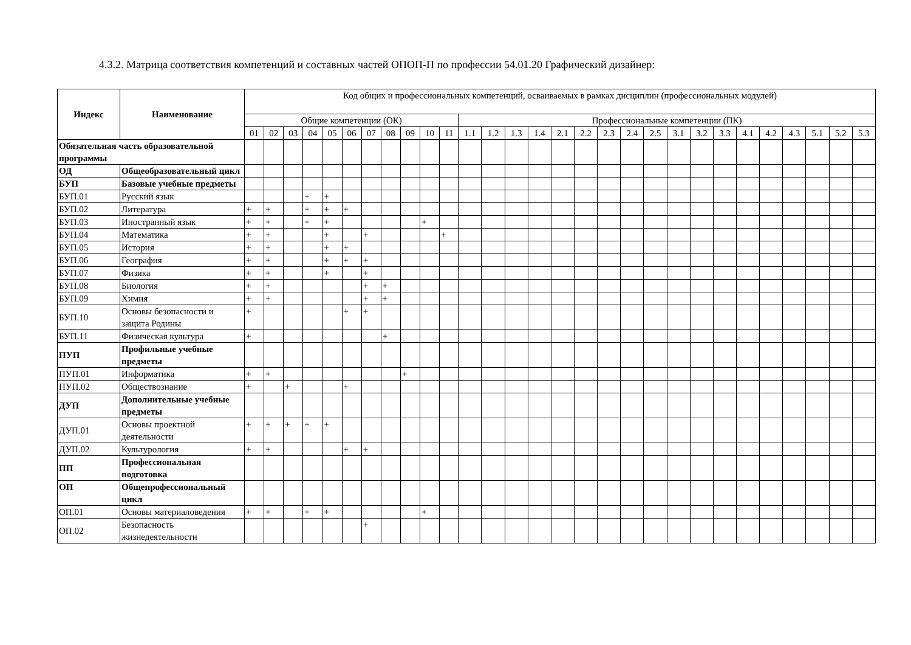4.3.2. Матрица соответствия компетенций и составных частей ОПОП-П по профессии 54.01.20 Графический дизайнер:
| Индекс | Наименование | Код общих и профессиональных компетенций, осваиваемых в рамках дисциплин (профессиональных модулей) | | | | | | | | | | | | | | | | | | | | | | | | | | | | |
| --- | --- | --- | --- | --- | --- | --- | --- | --- | --- | --- | --- | --- | --- | --- | --- | --- | --- | --- | --- | --- | --- | --- | --- | --- | --- | --- | --- | --- | --- | --- |
| | | Общие компетенции (ОК) | | | | | | | | | | | Профессиональные компетенции (ПК) | | | | | | | | | | | | | | | | | |
| | | 01 | 02 | 03 | 04 | 05 | 06 | 07 | 08 | 09 | 10 | 11 | 1.1 | 1.2 | 1.3 | 1.4 | 2.1 | 2.2 | 2.3 | 2.4 | 2.5 | 3.1 | 3.2 | 3.3 | 4.1 | 4.2 | 4.3 | 5.1 | 5.2 | 5.3 |
| Обязательная часть образовательной программы | | | | | | | | | | | | | | | | | | | | | | | | | | | | | | |
| ОД | Общеобразовательный цикл | | | | | | | | | | | | | | | | | | | | | | | | | | | | | |
| БУП | Базовые учебные предметы | | | | | | | | | | | | | | | | | | | | | | | | | | | | | |
| БУП.01 | Русский язык | | | | + | + | | | | | | | | | | | | | | | | | | | | | | | | |
| БУП.02 | Литература | + | + | | + | + | + | | | | | | | | | | | | | | | | | | | | | | | |
| БУП.03 | Иностранный язык | + | + | | + | + | | | | | + | | | | | | | | | | | | | | | | | | | |
| БУП.04 | Математика | + | + | | | + | | + | | | | + | | | | | | | | | | | | | | | | | | |
| БУП.05 | История | + | + | | | + | + | | | | | | | | | | | | | | | | | | | | | | | |
| БУП.06 | География | + | + | | | + | + | + | | | | | | | | | | | | | | | | | | | | | | |
| БУП.07 | Физика | + | + | | | + | | + | | | | | | | | | | | | | | | | | | | | | | |
| БУП.08 | Биология | + | + | | | | | + | + | | | | | | | | | | | | | | | | | | | | | |
| БУП.09 | Химия | + | + | | | | | + | + | | | | | | | | | | | | | | | | | | | | | |
| БУП.10 | Основы безопасности и защита Родины | + | | | | | + | + | | | | | | | | | | | | | | | | | | | | | | |
| БУП.11 | Физическая культура | + | | | | | | | + | | | | | | | | | | | | | | | | | | | | | |
| ПУП | Профильные учебные предметы | | | | | | | | | | | | | | | | | | | | | | | | | | | | | |
| ПУП.01 | Информатика | + | + | | | | | | | + | | | | | | | | | | | | | | | | | | | | |
| ПУП.02 | Обществознание | + | | + | | | + | | | | | | | | | | | | | | | | | | | | | | | |
| ДУП | Дополнительные учебные предметы | | | | | | | | | | | | | | | | | | | | | | | | | | | | | |
| ДУП.01 | Основы проектной деятельности | + | + | + | + | + | | | | | | | | | | | | | | | | | | | | | | | | |
| ДУП.02 | Культурология | + | + | | | | + | + | | | | | | | | | | | | | | | | | | | | | | |
| ПП | Профессиональная подготовка | | | | | | | | | | | | | | | | | | | | | | | | | | | | | |
| ОП | Общепрофессиональный цикл | | | | | | | | | | | | | | | | | | | | | | | | | | | | | |
| ОП.01 | Основы материаловедения | + | + | | + | + | | | | | + | | | | | | | | | | | | | | | | | | | |
| ОП.02 | Безопасность жизнедеятельности | | | | | | | + | | | | | | | | | | | | | | | | | | | | | | |